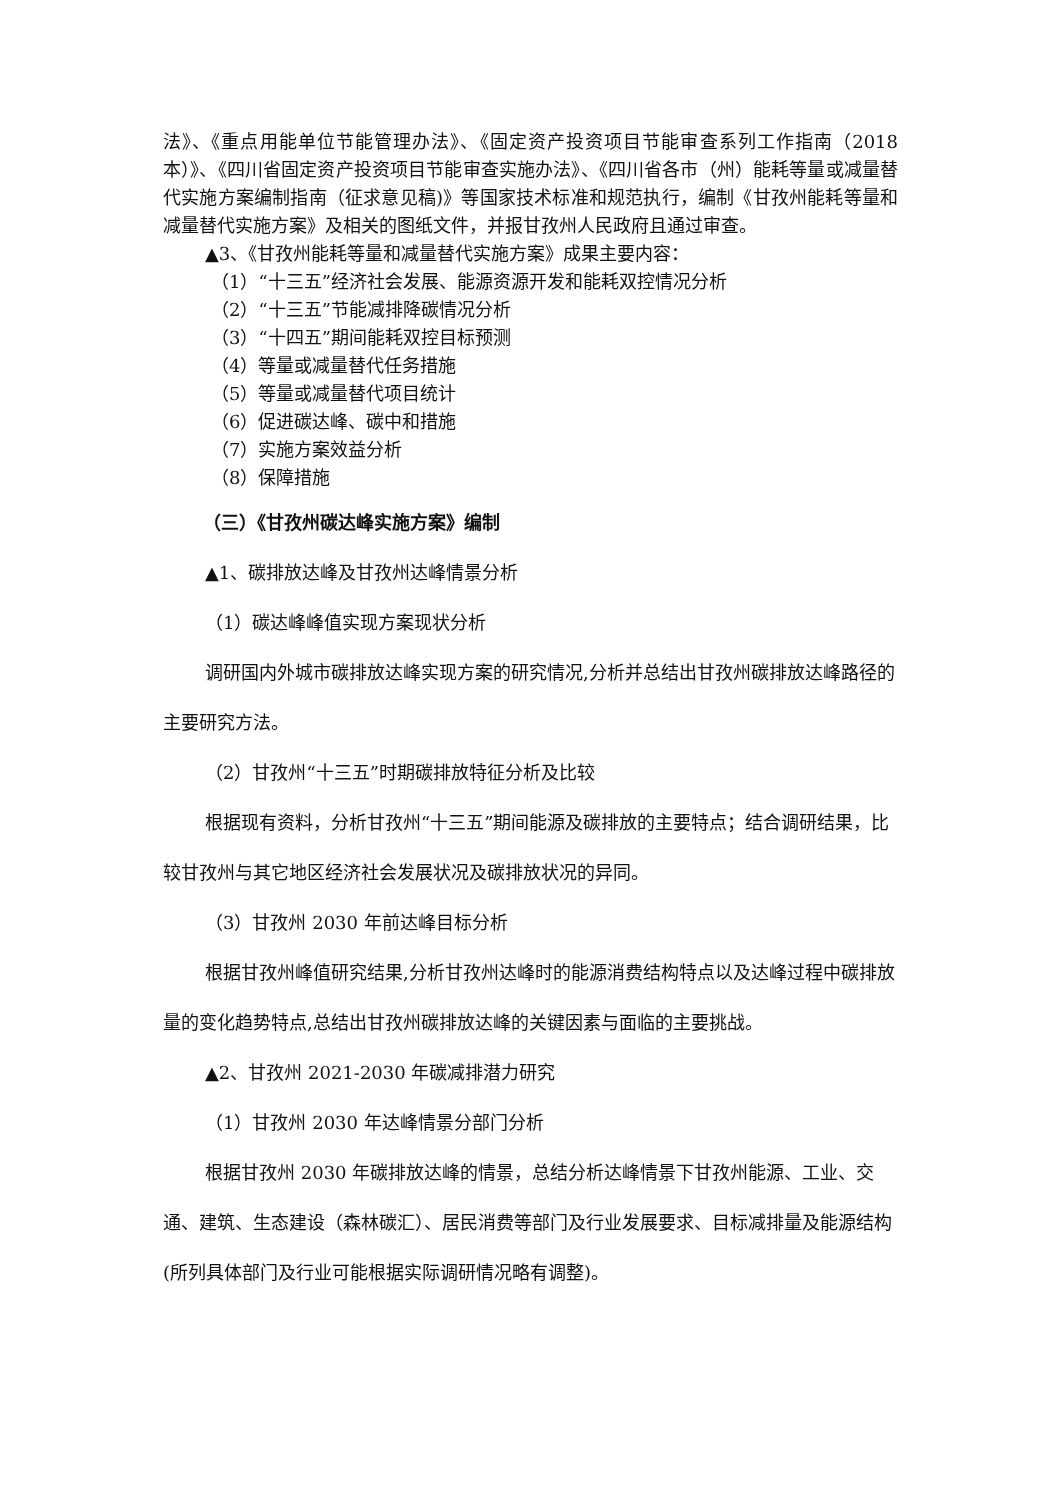法》、《重点用能单位节能管理办法》、《固定资产投资项目节能审查系列工作指南（2018 本）》、《四川省固定资产投资项目节能审查实施办法》、《四川省各市（州）能耗等量或减量替代实施方案编制指南（征求意见稿)》等国家技术标准和规范执行，编制《甘孜州能耗等量和减量替代实施方案》及相关的图纸文件，并报甘孜州人民政府且通过审查。
▲3、《甘孜州能耗等量和减量替代实施方案》成果主要内容：
（1）“十三五”经济社会发展、能源资源开发和能耗双控情况分析
（2）“十三五”节能减排降碳情况分析
（3）“十四五”期间能耗双控目标预测
（4）等量或减量替代任务措施
（5）等量或减量替代项目统计
（6）促进碳达峰、碳中和措施
（7）实施方案效益分析
（8）保障措施
（三）《甘孜州碳达峰实施方案》编制
▲1、碳排放达峰及甘孜州达峰情景分析
（1）碳达峰峰值实现方案现状分析
调研国内外城市碳排放达峰实现方案的研究情况,分析并总结出甘孜州碳排放达峰路径的主要研究方法。
（2）甘孜州“十三五”时期碳排放特征分析及比较
根据现有资料，分析甘孜州“十三五”期间能源及碳排放的主要特点；结合调研结果，比较甘孜州与其它地区经济社会发展状况及碳排放状况的异同。
（3）甘孜州 2030 年前达峰目标分析
根据甘孜州峰值研究结果,分析甘孜州达峰时的能源消费结构特点以及达峰过程中碳排放量的变化趋势特点,总结出甘孜州碳排放达峰的关键因素与面临的主要挑战。
▲2、甘孜州 2021-2030 年碳减排潜力研究
（1）甘孜州 2030 年达峰情景分部门分析
根据甘孜州 2030 年碳排放达峰的情景，总结分析达峰情景下甘孜州能源、工业、交通、建筑、生态建设（森林碳汇）、居民消费等部门及行业发展要求、目标减排量及能源结构(所列具体部门及行业可能根据实际调研情况略有调整)。